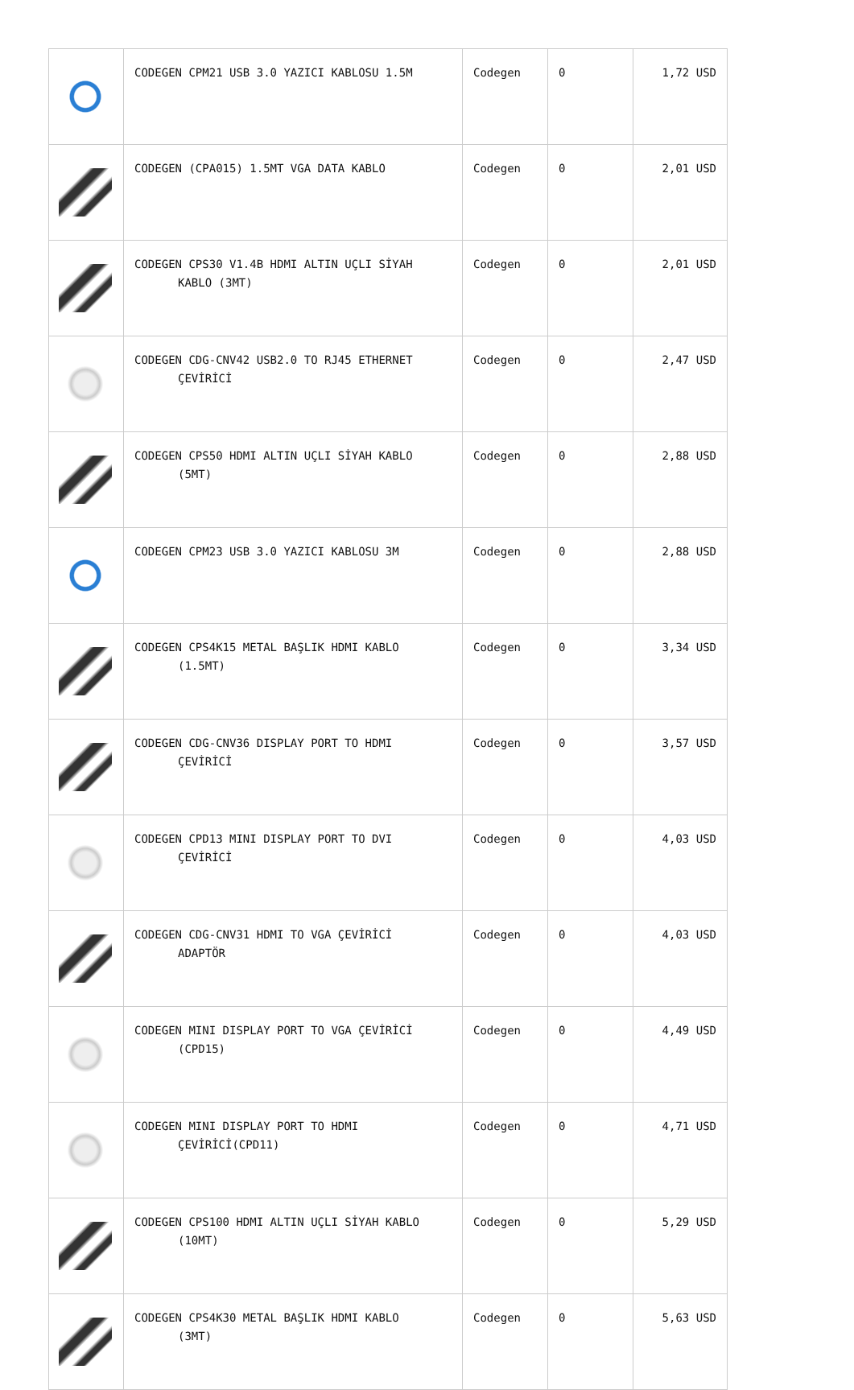| | CODEGEN CPM21 USB 3.0 YAZICI KABLOSU 1.5M | Codegen | 0 | 1,72 USD |
| | CODEGEN (CPA015) 1.5MT VGA DATA KABLO | Codegen | 0 | 2,01 USD |
| | CODEGEN CPS30 V1.4B HDMI ALTIN UÇLI SİYAH KABLO (3MT) | Codegen | 0 | 2,01 USD |
| | CODEGEN CDG-CNV42 USB2.0 TO RJ45 ETHERNET ÇEVİRİCİ | Codegen | 0 | 2,47 USD |
| | CODEGEN CPS50 HDMI ALTIN UÇLI SİYAH KABLO (5MT) | Codegen | 0 | 2,88 USD |
| | CODEGEN CPM23 USB 3.0 YAZICI KABLOSU 3M | Codegen | 0 | 2,88 USD |
| | CODEGEN CPS4K15 METAL BAŞLIK HDMI KABLO (1.5MT) | Codegen | 0 | 3,34 USD |
| | CODEGEN CDG-CNV36 DISPLAY PORT TO HDMI ÇEVİRİCİ | Codegen | 0 | 3,57 USD |
| | CODEGEN CPD13 MINI DISPLAY PORT TO DVI ÇEVİRİCİ | Codegen | 0 | 4,03 USD |
| | CODEGEN CDG-CNV31 HDMI TO VGA ÇEVİRİCİ ADAPTÖR | Codegen | 0 | 4,03 USD |
| | CODEGEN MINI DISPLAY PORT TO VGA ÇEVİRİCİ (CPD15) | Codegen | 0 | 4,49 USD |
| | CODEGEN MINI DISPLAY PORT TO HDMI ÇEVİRİCİ(CPD11) | Codegen | 0 | 4,71 USD |
| | CODEGEN CPS100 HDMI ALTIN UÇLI SİYAH KABLO (10MT) | Codegen | 0 | 5,29 USD |
| | CODEGEN CPS4K30 METAL BAŞLIK HDMI KABLO (3MT) | Codegen | 0 | 5,63 USD |